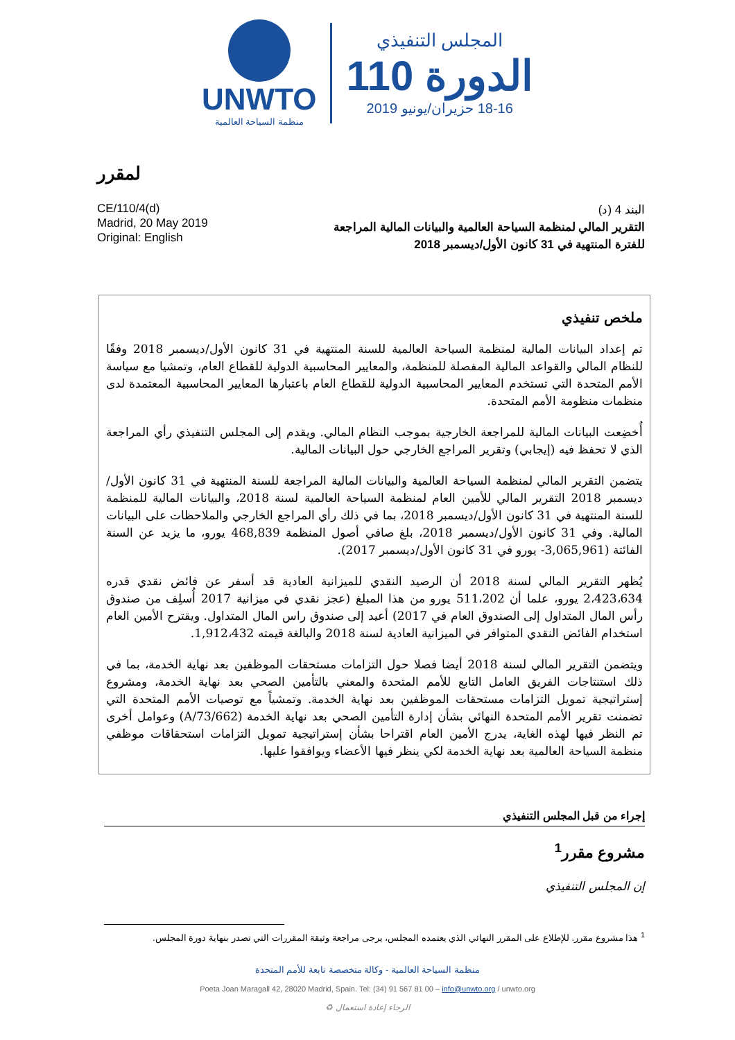UNWTO
منظمة السياحة العالمية
المجلس التنفيذي
الدورة 110
18-16 حزيران/يونيو 2019
لمقرر
CE/110/4(d)
Madrid, 20 May 2019
Original: English
البند 4 (د)
التقرير المالي لمنظمة السياحة العالمية والبيانات المالية المراجعة
للفترة المنتهية في 31 كانون الأول/ديسمبر 2018
ملخص تنفيذي
تم إعداد البيانات المالية لمنظمة السياحة العالمية للسنة المنتهية في 31 كانون الأول/ديسمبر 2018 وفقًا للنظام المالي والقواعد المالية المفصلة للمنظمة، والمعايير المحاسبية الدولية للقطاع العام، وتمشيا مع سياسة الأمم المتحدة التي تستخدم المعايير المحاسبية الدولية للقطاع العام باعتبارها المعايير المحاسبية المعتمدة لدى منظمات منظومة الأمم المتحدة.
أُخضِعت البيانات المالية للمراجعة الخارجية بموجب النظام المالي. ويقدم إلى المجلس التنفيذي رأي المراجعة الذي لا تحفظ فيه (إيجابي) وتقرير المراجع الخارجي حول البيانات المالية.
يتضمن التقرير المالي لمنظمة السياحة العالمية والبيانات المالية المراجعة للسنة المنتهية في 31 كانون الأول/ديسمبر 2018 التقرير المالي للأمين العام لمنظمة السياحة العالمية لسنة 2018، والبيانات المالية للمنظمة للسنة المنتهية في 31 كانون الأول/ديسمبر 2018، بما في ذلك رأي المراجع الخارجي والملاحظات على البيانات المالية. وفي 31 كانون الأول/ديسمبر 2018، بلغ صافي أصول المنظمة 468,839 يورو، ما يزيد عن السنة الفائتة (3,065,961- يورو في 31 كانون الأول/ديسمبر 2017).
يُظهر التقرير المالي لسنة 2018 أن الرصيد النقدي للميزانية العادية قد أسفر عن فائض نقدي قدره 2،423،634 يورو، علما أن 511،202 يورو من هذا المبلغ (عجز نقدي في ميزانية 2017 أُسلِف من صندوق رأس المال المتداول إلى الصندوق العام في 2017) أعيد إلى صندوق راس المال المتداول. ويقترح الأمين العام استخدام الفائض النقدي المتوافر في الميزانية العادية لسنة 2018 والبالغة قيمته 1,912،432.
ويتضمن التقرير المالي لسنة 2018 أيضا فصلا حول التزامات مستحقات الموظفين بعد نهاية الخدمة، بما في ذلك استنتاجات الفريق العامل التابع للأمم المتحدة والمعني بالتأمين الصحي بعد نهاية الخدمة، ومشروع إستراتيجية تمويل التزامات مستحقات الموظفين بعد نهاية الخدمة. وتمشياً مع توصيات الأمم المتحدة التي تضمنت تقرير الأمم المتحدة النهائي بشأن إدارة التأمين الصحي بعد نهاية الخدمة (A/73/662) وعوامل أخرى تم النظر فيها لهذه الغاية، يدرج الأمين العام اقتراحا بشأن إستراتيجية تمويل التزامات استحقاقات موظفي منظمة السياحة العالمية بعد نهاية الخدمة لكي ينظر فيها الأعضاء ويوافقوا عليها.
إجراء من قبل المجلس التنفيذي
مشروع مقرر<sup>1</sup>
إن المجلس التنفيذي
<sup>1</sup> هذا مشروع مقرر. للإطلاع على المقرر النهائي الذي يعتمده المجلس، يرجى مراجعة وثيقة المقررات التي تصدر بنهاية دورة المجلس.
منظمة السياحة العالمية - وكالة متخصصة تابعة للأمم المتحدة
Poeta Joan Maragall 42, 28020 Madrid, Spain. Tel: (34) 91 567 81 00 – info@unwto.org / unwto.org
♻ الرجاء إعادة استعمال